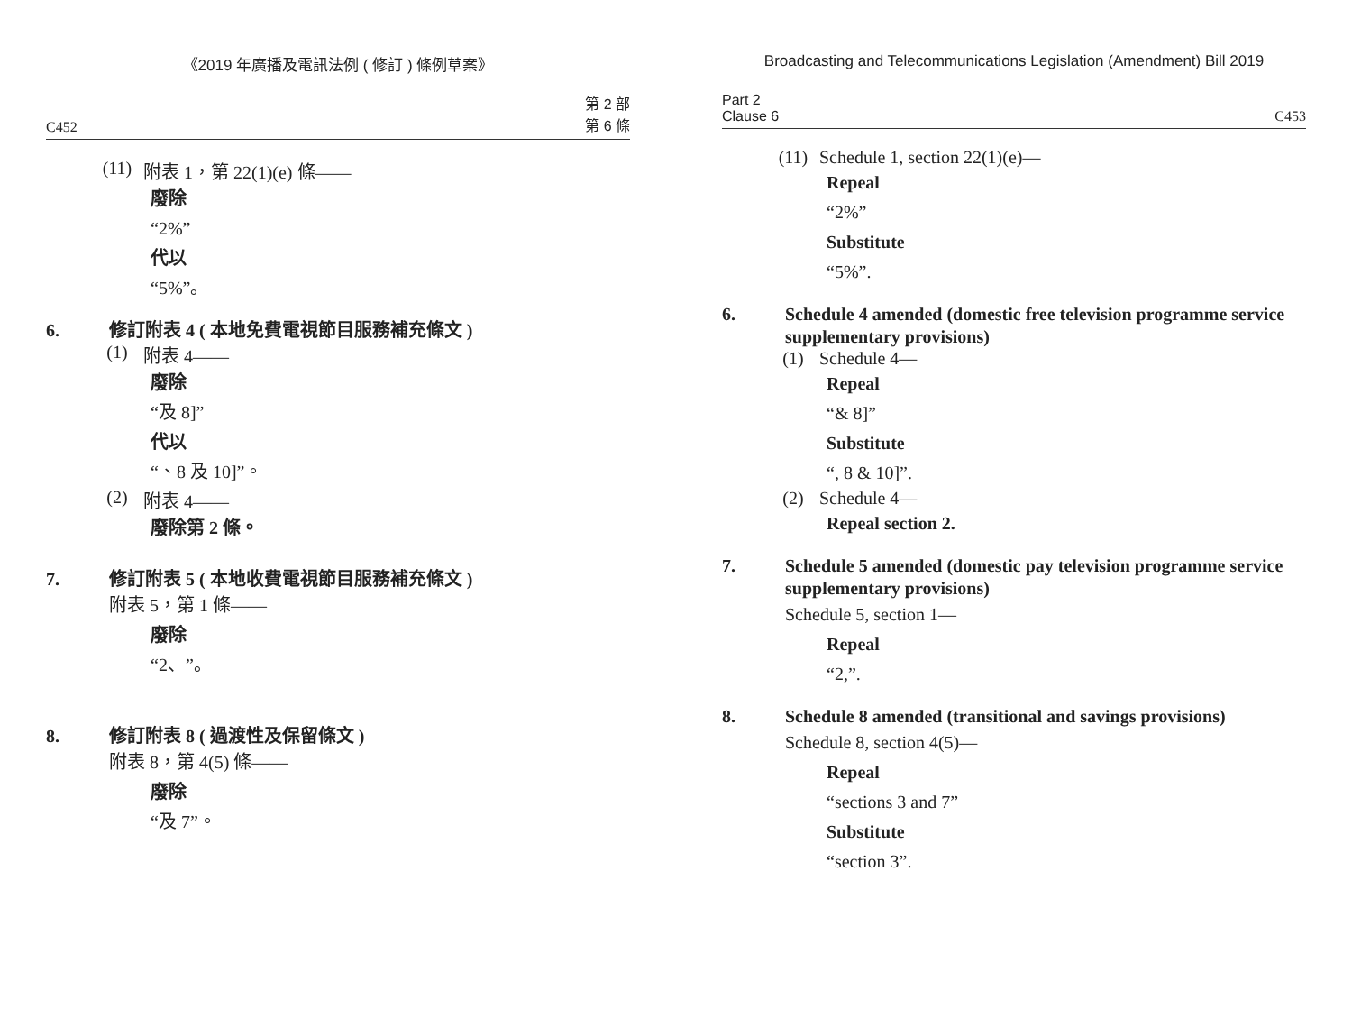《2019 年廣播及電訊法例 ( 修訂 ) 條例草案》
C452 第 2 部
第 6 條
(11) 附表 1，第 22(1)(e) 條——
廢除
“2%”
代以
“5%”。
6. 修訂附表 4 ( 本地免費電視節目服務補充條文 )
(1) 附表 4——
廢除
“及 8]”
代以
“、8 及 10]”。
(2) 附表 4——
廢除第 2 條。
7. 修訂附表 5 ( 本地收費電視節目服務補充條文 )
附表 5，第 1 條——
廢除
“2、”。
8. 修訂附表 8 ( 過渡性及保留條文 )
附表 8，第 4(5) 條——
廢除
“及 7”。
Broadcasting and Telecommunications Legislation (Amendment) Bill 2019
Part 2
Clause 6 C453
(11) Schedule 1, section 22(1)(e)—
Repeal
“2%”
Substitute
“5%”.
6. Schedule 4 amended (domestic free television programme service supplementary provisions)
(1) Schedule 4—
Repeal
“& 8]”
Substitute
“, 8 & 10]”.
(2) Schedule 4—
Repeal section 2.
7. Schedule 5 amended (domestic pay television programme service supplementary provisions)
Schedule 5, section 1—
Repeal
“2,”.
8. Schedule 8 amended (transitional and savings provisions)
Schedule 8, section 4(5)—
Repeal
“sections 3 and 7”
Substitute
“section 3”.